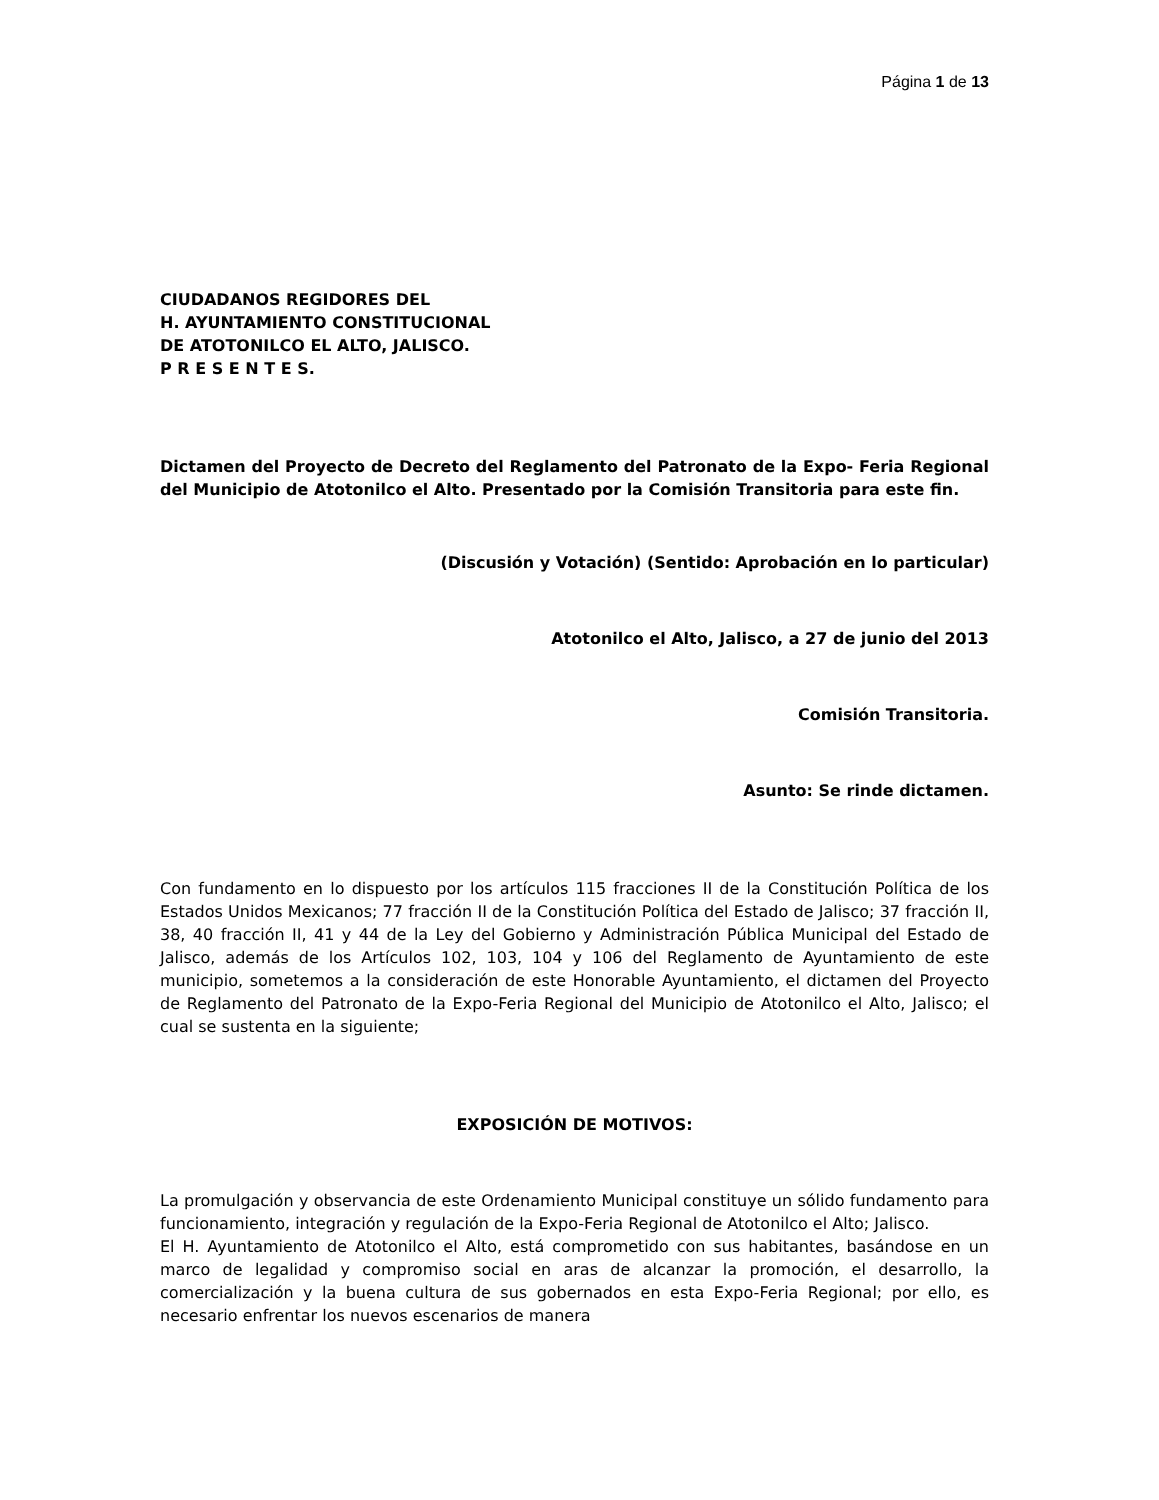Página 1 de 13
CIUDADANOS REGIDORES DEL
H. AYUNTAMIENTO CONSTITUCIONAL
DE ATOTONILCO EL ALTO, JALISCO.
P R E S E N T E S.
Dictamen del Proyecto de Decreto del Reglamento del Patronato de la Expo- Feria Regional del Municipio de Atotonilco el Alto. Presentado por la Comisión Transitoria para este fin.
(Discusión y Votación) (Sentido: Aprobación en lo particular)
Atotonilco el Alto, Jalisco, a 27 de junio del 2013
Comisión Transitoria.
Asunto: Se rinde dictamen.
Con fundamento en lo dispuesto por los artículos 115 fracciones II de la Constitución Política de los Estados Unidos Mexicanos; 77 fracción II de la Constitución Política del Estado de Jalisco; 37 fracción II, 38, 40 fracción II, 41 y 44 de la Ley del Gobierno y Administración Pública Municipal del Estado de Jalisco, además de los Artículos 102, 103, 104 y 106 del Reglamento de Ayuntamiento de este municipio, sometemos a la consideración de este Honorable Ayuntamiento, el dictamen del Proyecto de Reglamento del Patronato de la Expo-Feria Regional del Municipio de Atotonilco el Alto, Jalisco; el cual se sustenta en la siguiente;
EXPOSICIÓN DE MOTIVOS:
La promulgación y observancia de este Ordenamiento Municipal constituye un sólido fundamento para funcionamiento, integración y regulación de la Expo-Feria Regional de Atotonilco el Alto; Jalisco.
El H. Ayuntamiento de Atotonilco el Alto, está comprometido con sus habitantes, basándose en un marco de legalidad y compromiso social en aras de alcanzar la promoción, el desarrollo, la comercialización y la buena cultura de sus gobernados en esta Expo-Feria Regional; por ello, es necesario enfrentar los nuevos escenarios de manera